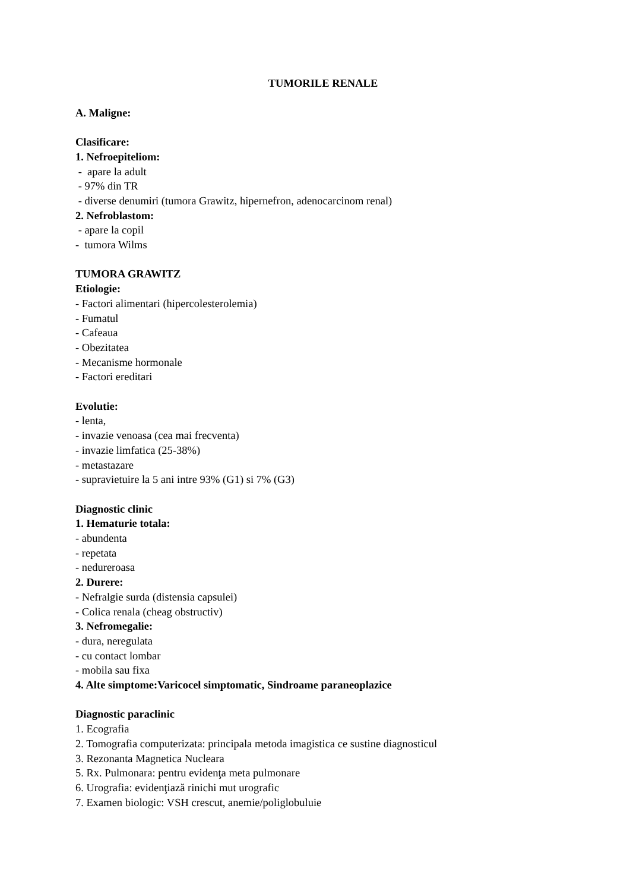TUMORILE RENALE
A. Maligne:
Clasificare:
1. Nefroepiteliom:
- apare la adult
- 97% din TR
- diverse denumiri (tumora Grawitz, hipernefron, adenocarcinom renal)
2. Nefroblastom:
- apare la copil
- tumora Wilms
TUMORA GRAWITZ
Etiologie:
- Factori alimentari (hipercolesterolemia)
- Fumatul
- Cafeaua
- Obezitatea
- Mecanisme hormonale
- Factori ereditari
Evolutie:
- lenta,
- invazie venoasa (cea mai frecventa)
- invazie limfatica (25-38%)
- metastazare
- supravietuire la 5 ani intre 93% (G1) si 7% (G3)
Diagnostic clinic
1. Hematurie totala:
- abundenta
- repetata
- nedureroasa
2. Durere:
- Nefralgie surda (distensia capsulei)
- Colica renala (cheag obstructiv)
3. Nefromegalie:
- dura, neregulata
- cu contact lombar
- mobila sau fixa
4. Alte simptome:Varicocel simptomatic, Sindroame paraneoplazice
Diagnostic paraclinic
1. Ecografia
2. Tomografia computerizata: principala metoda imagistica ce sustine diagnosticul
3. Rezonanta Magnetica Nucleara
5. Rx. Pulmonara: pentru evidenţa meta pulmonare
6. Urografia: evidenţiază rinichi mut urografic
7. Examen biologic: VSH crescut, anemie/poliglobuluie